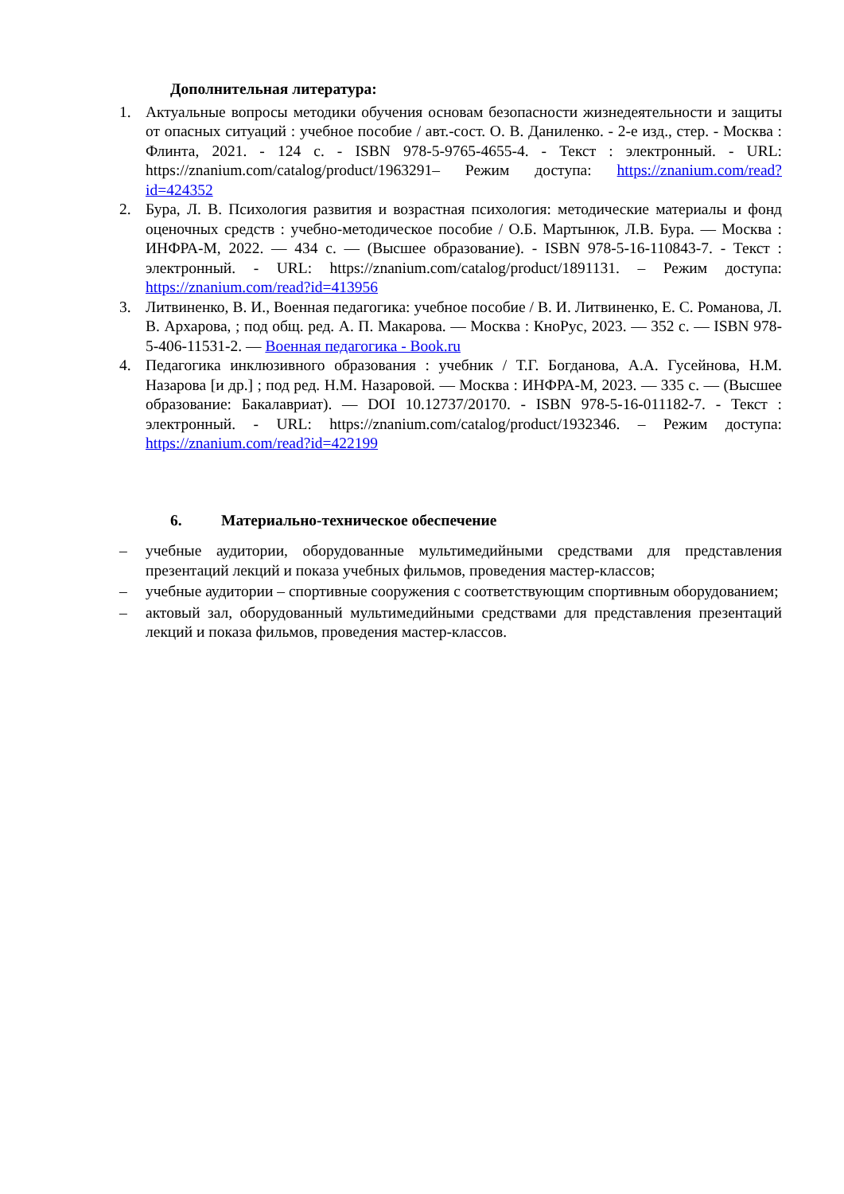Дополнительная литература:
1. Актуальные вопросы методики обучения основам безопасности жизнедеятельности и защиты от опасных ситуаций : учебное пособие / авт.-сост. О. В. Даниленко. - 2-е изд., стер. - Москва : Флинта, 2021. - 124 с. - ISBN 978-5-9765-4655-4. - Текст : электронный. - URL: https://znanium.com/catalog/product/1963291– Режим доступа: https://znanium.com/read?id=424352
2. Бура, Л. В. Психология развития и возрастная психология: методические материалы и фонд оценочных средств : учебно-методическое пособие / О.Б. Мартынюк, Л.В. Бура. — Москва : ИНФРА-М, 2022. — 434 с. — (Высшее образование). - ISBN 978-5-16-110843-7. - Текст : электронный. - URL: https://znanium.com/catalog/product/1891131. – Режим доступа: https://znanium.com/read?id=413956
3. Литвиненко, В. И., Военная педагогика: учебное пособие / В. И. Литвиненко, Е. С. Романова, Л. В. Архарова, ; под общ. ред. А. П. Макарова. — Москва : КноРус, 2023. — 352 с. — ISBN 978-5-406-11531-2. — Военная педагогика - Book.ru
4. Педагогика инклюзивного образования : учебник / Т.Г. Богданова, А.А. Гусейнова, Н.М. Назарова [и др.] ; под ред. Н.М. Назаровой. — Москва : ИНФРА-М, 2023. — 335 с. — (Высшее образование: Бакалавриат). — DOI 10.12737/20170. - ISBN 978-5-16-011182-7. - Текст : электронный. - URL: https://znanium.com/catalog/product/1932346. – Режим доступа: https://znanium.com/read?id=422199
6. Материально-техническое обеспечение
– учебные аудитории, оборудованные мультимедийными средствами для представления презентаций лекций и показа учебных фильмов, проведения мастер-классов;
– учебные аудитории – спортивные сооружения с соответствующим спортивным оборудованием;
– актовый зал, оборудованный мультимедийными средствами для представления презентаций лекций и показа фильмов, проведения мастер-классов.